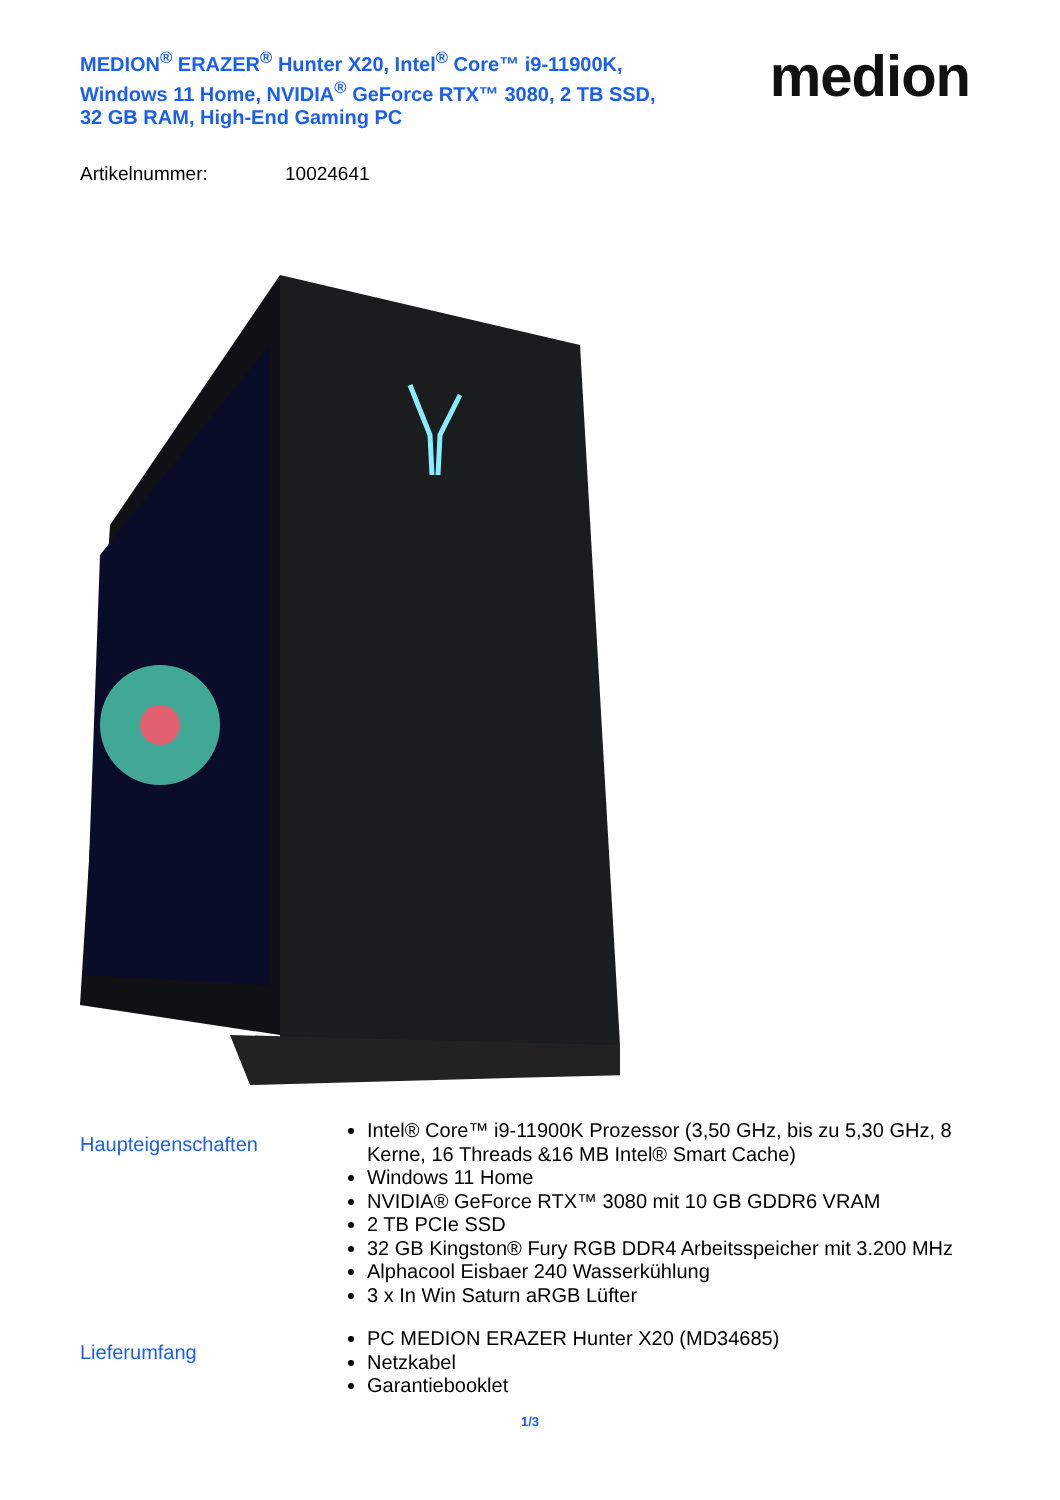MEDION<sup>®</sup> ERAZER<sup>®</sup> Hunter X20, Intel<sup>®</sup> Core™ i9-11900K, Windows 11 Home, NVIDIA<sup>®</sup> GeForce RTX™ 3080, 2 TB SSD, 32 GB RAM, High-End Gaming PC
medion
Artikelnummer: 10024641
Haupteigenschaften
Intel® Core™ i9-11900K Prozessor (3,50 GHz, bis zu 5,30 GHz, 8 Kerne, 16 Threads &16 MB Intel® Smart Cache)
Windows 11 Home
NVIDIA® GeForce RTX™ 3080 mit 10 GB GDDR6 VRAM
2 TB PCIe SSD
32 GB Kingston® Fury RGB DDR4 Arbeitsspeicher mit 3.200 MHz
Alphacool Eisbaer 240 Wasserkühlung
3 x In Win Saturn aRGB Lüfter
Lieferumfang
PC MEDION ERAZER Hunter X20 (MD34685)
Netzkabel
Garantiebooklet
1/3